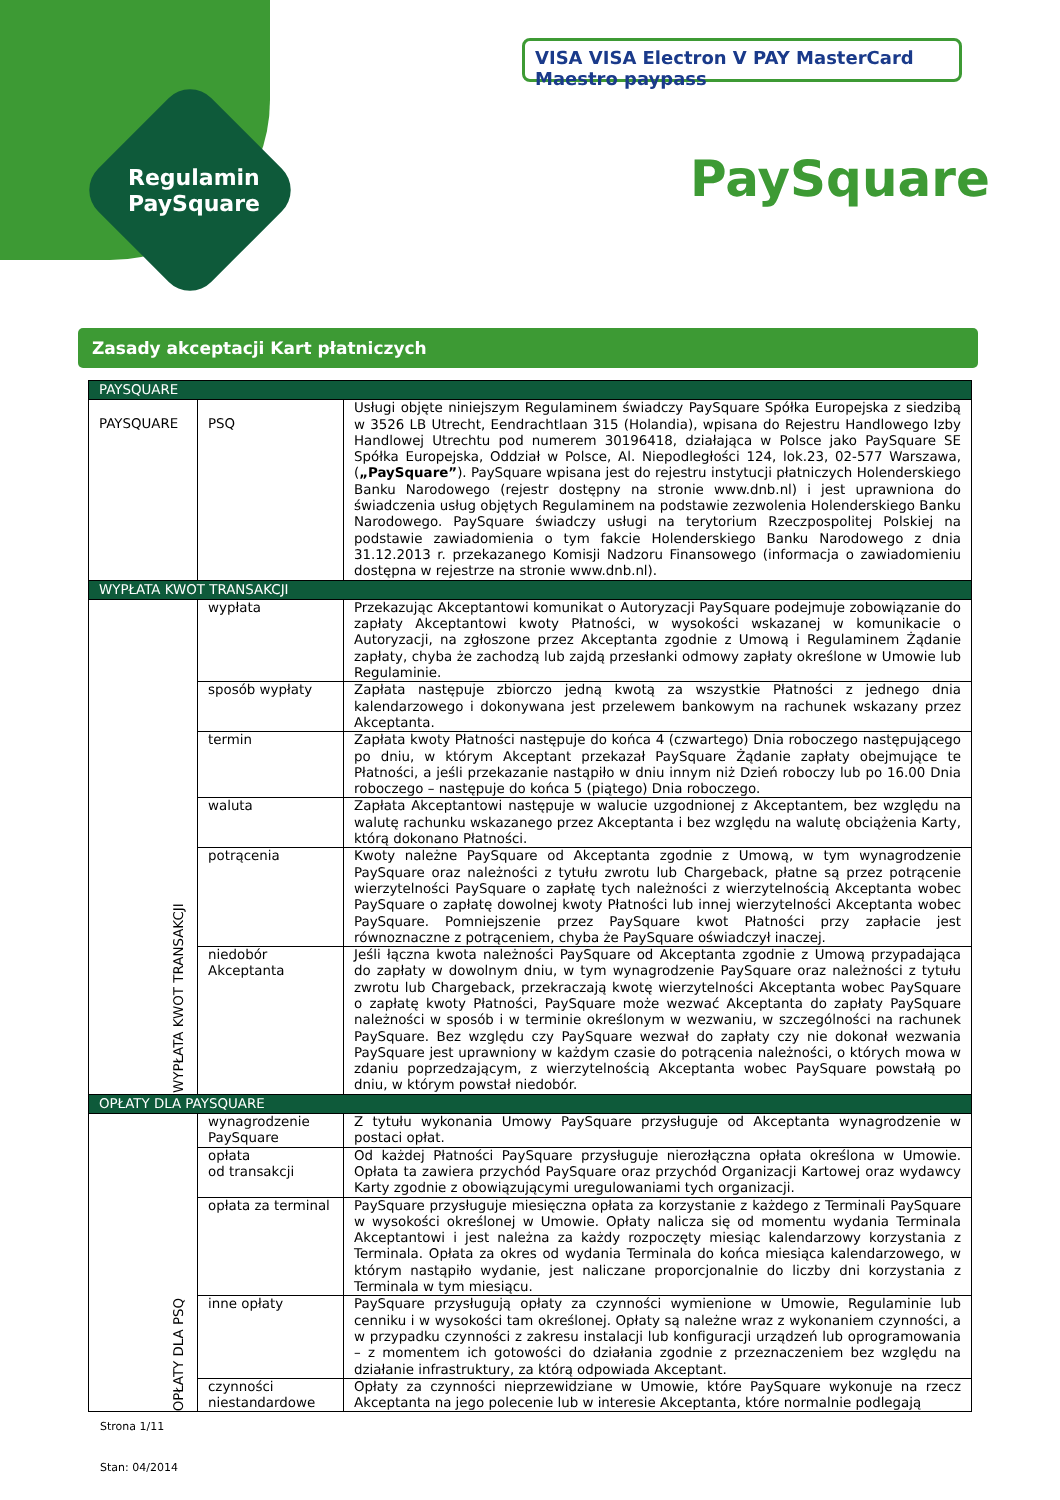Regulamin
PaySquare
VISA VISA Electron V PAY MasterCard Maestro paypass
PaySquare
Zasady akceptacji Kart płatniczych
| PAYSQUARE | | |
| PAYSQUARE | PSQ | Usługi objęte niniejszym Regulaminem świadczy PaySquare Spółka Europejska z siedzibą w 3526 LB Utrecht, Eendrachtlaan 315 (Holandia), wpisana do Rejestru Handlowego Izby Handlowej Utrechtu pod numerem 30196418, działająca w Polsce jako PaySquare SE Spółka Europejska, Oddział w Polsce, Al. Niepodległości 124, lok.23, 02-577 Warszawa, ( „PaySquare” ). PaySquare wpisana jest do rejestru instytucji płatniczych Holenderskiego Banku Narodowego (rejestr dostępny na stronie www.dnb.nl) i jest uprawniona do świadczenia usług objętych Regulaminem na podstawie zezwolenia Holenderskiego Banku Narodowego. PaySquare świadczy usługi na terytorium Rzeczpospolitej Polskiej na podstawie zawiadomienia o tym fakcie Holenderskiego Banku Narodowego z dnia 31.12.2013 r. przekazanego Komisji Nadzoru Finansowego (informacja o zawiadomieniu dostępna w rejestrze na stronie www.dnb.nl). |
| WYPŁATA KWOT TRANSAKCJI | | |
| WYPŁATA KWOT TRANSAKCJI | wypłata | Przekazując Akceptantowi komunikat o Autoryzacji PaySquare podejmuje zobowiązanie do zapłaty Akceptantowi kwoty Płatności, w wysokości wskazanej w komunikacie o Autoryzacji, na zgłoszone przez Akceptanta zgodnie z Umową i Regulaminem Żądanie zapłaty, chyba że zachodzą lub zajdą przesłanki odmowy zapłaty określone w Umowie lub Regulaminie. |
| | sposób wypłaty | Zapłata następuje zbiorczo jedną kwotą za wszystkie Płatności z jednego dnia kalendarzowego i dokonywana jest przelewem bankowym na rachunek wskazany przez Akceptanta. |
| | termin | Zapłata kwoty Płatności następuje do końca 4 (czwartego) Dnia roboczego następującego po dniu, w którym Akceptant przekazał PaySquare Żądanie zapłaty obejmujące te Płatności, a jeśli przekazanie nastąpiło w dniu innym niż Dzień roboczy lub po 16.00 Dnia roboczego – następuje do końca 5 (piątego) Dnia roboczego. |
| | waluta | Zapłata Akceptantowi następuje w walucie uzgodnionej z Akceptantem, bez względu na walutę rachunku wskazanego przez Akceptanta i bez względu na walutę obciążenia Karty, którą dokonano Płatności. |
| | potrącenia | Kwoty należne PaySquare od Akceptanta zgodnie z Umową, w tym wynagrodzenie PaySquare oraz należności z tytułu zwrotu lub Chargeback, płatne są przez potrącenie wierzytelności PaySquare o zapłatę tych należności z wierzytelnością Akceptanta wobec PaySquare o zapłatę dowolnej kwoty Płatności lub innej wierzytelności Akceptanta wobec PaySquare. Pomniejszenie przez PaySquare kwot Płatności przy zapłacie jest równoznaczne z potrąceniem, chyba że PaySquare oświadczył inaczej. |
| | niedobór Akceptanta | Jeśli łączna kwota należności PaySquare od Akceptanta zgodnie z Umową przypadająca do zapłaty w dowolnym dniu, w tym wynagrodzenie PaySquare oraz należności z tytułu zwrotu lub Chargeback, przekraczają kwotę wierzytelności Akceptanta wobec PaySquare o zapłatę kwoty Płatności, PaySquare może wezwać Akceptanta do zapłaty PaySquare należności w sposób i w terminie określonym w wezwaniu, w szczególności na rachunek PaySquare. Bez względu czy PaySquare wezwał do zapłaty czy nie dokonał wezwania PaySquare jest uprawniony w każdym czasie do potrącenia należności, o których mowa w zdaniu poprzedzającym, z wierzytelnością Akceptanta wobec PaySquare powstałą po dniu, w którym powstał niedobór. |
| OPŁATY DLA PAYSQUARE | | |
| OPŁATY DLA PSQ | wynagrodzenie PaySquare | Z tytułu wykonania Umowy PaySquare przysługuje od Akceptanta wynagrodzenie w postaci opłat. |
| | opłata od transakcji | Od każdej Płatności PaySquare przysługuje nierozłączna opłata określona w Umowie. Opłata ta zawiera przychód PaySquare oraz przychód Organizacji Kartowej oraz wydawcy Karty zgodnie z obowiązującymi uregulowaniami tych organizacji. |
| | opłata za terminal | PaySquare przysługuje miesięczna opłata za korzystanie z każdego z Terminali PaySquare w wysokości określonej w Umowie. Opłaty nalicza się od momentu wydania Terminala Akceptantowi i jest należna za każdy rozpoczęty miesiąc kalendarzowy korzystania z Terminala. Opłata za okres od wydania Terminala do końca miesiąca kalendarzowego, w którym nastąpiło wydanie, jest naliczane proporcjonalnie do liczby dni korzystania z Terminala w tym miesiącu. |
| | inne opłaty | PaySquare przysługują opłaty za czynności wymienione w Umowie, Regulaminie lub cenniku i w wysokości tam określonej. Opłaty są należne wraz z wykonaniem czynności, a w przypadku czynności z zakresu instalacji lub konfiguracji urządzeń lub oprogramowania – z momentem ich gotowości do działania zgodnie z przeznaczeniem bez względu na działanie infrastruktury, za którą odpowiada Akceptant. |
| | czynności niestandardowe | Opłaty za czynności nieprzewidziane w Umowie, które PaySquare wykonuje na rzecz Akceptanta na jego polecenie lub w interesie Akceptanta, które normalnie podlegają |
Strona 1/11
Stan: 04/2014